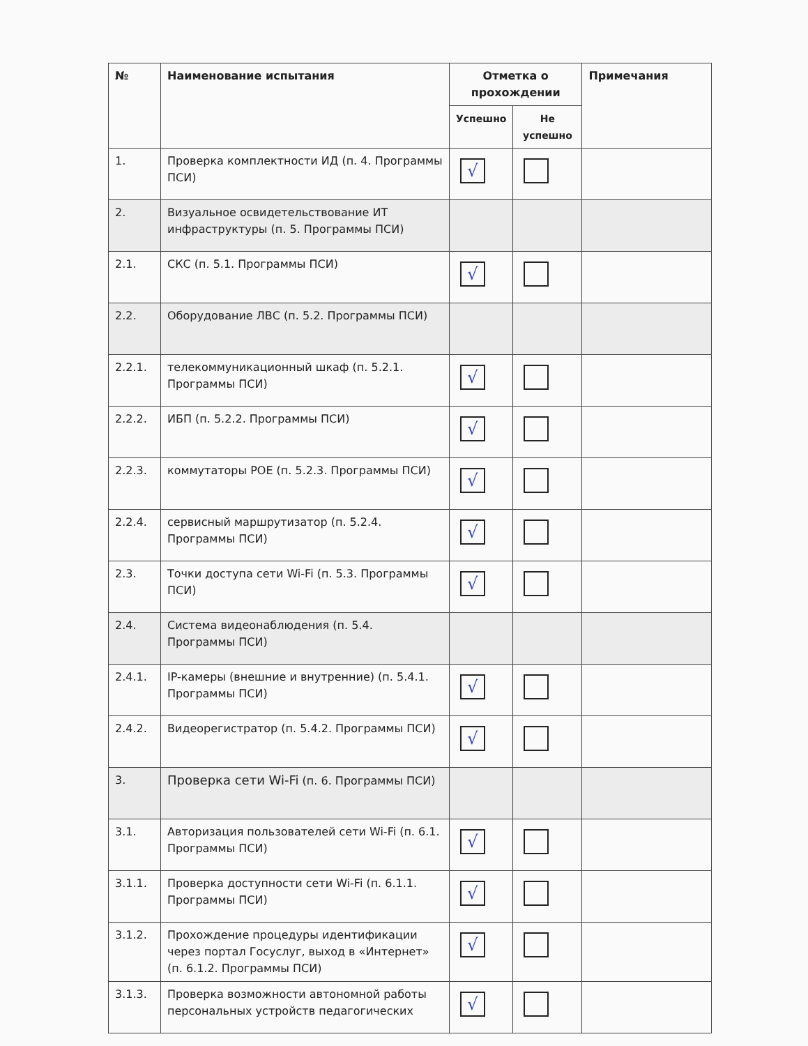| № | Наименование испытания | Отметка о прохождении | | Примечания |
| --- | --- | --- | --- | --- |
| | | Успешно | Не успешно | |
| 1. | Проверка комплектности ИД (п. 4. Программы ПСИ) | √ | | |
| 2. | Визуальное освидетельствование ИТ инфраструктуры (п. 5. Программы ПСИ) | | | |
| 2.1. | СКС (п. 5.1. Программы ПСИ) | √ | | |
| 2.2. | Оборудование ЛВС (п. 5.2. Программы ПСИ) | | | |
| 2.2.1. | телекоммуникационный шкаф (п. 5.2.1. Программы ПСИ) | √ | | |
| 2.2.2. | ИБП (п. 5.2.2. Программы ПСИ) | √ | | |
| 2.2.3. | коммутаторы POE (п. 5.2.3. Программы ПСИ) | √ | | |
| 2.2.4. | сервисный маршрутизатор (п. 5.2.4. Программы ПСИ) | √ | | |
| 2.3. | Точки доступа сети Wi-Fi (п. 5.3. Программы ПСИ) | √ | | |
| 2.4. | Система видеонаблюдения (п. 5.4. Программы ПСИ) | | | |
| 2.4.1. | IP-камеры (внешние и внутренние) (п. 5.4.1. Программы ПСИ) | √ | | |
| 2.4.2. | Видеорегистратор (п. 5.4.2. Программы ПСИ) | √ | | |
| 3. | Проверка сети Wi-Fi (п. 6. Программы ПСИ) | | | |
| 3.1. | Авторизация пользователей сети Wi-Fi (п. 6.1. Программы ПСИ) | √ | | |
| 3.1.1. | Проверка доступности сети Wi-Fi (п. 6.1.1. Программы ПСИ) | √ | | |
| 3.1.2. | Прохождение процедуры идентификации через портал Госуслуг, выход в «Интернет» (п. 6.1.2. Программы ПСИ) | √ | | |
| 3.1.3. | Проверка возможности автономной работы персональных устройств педагогических | √ | | |